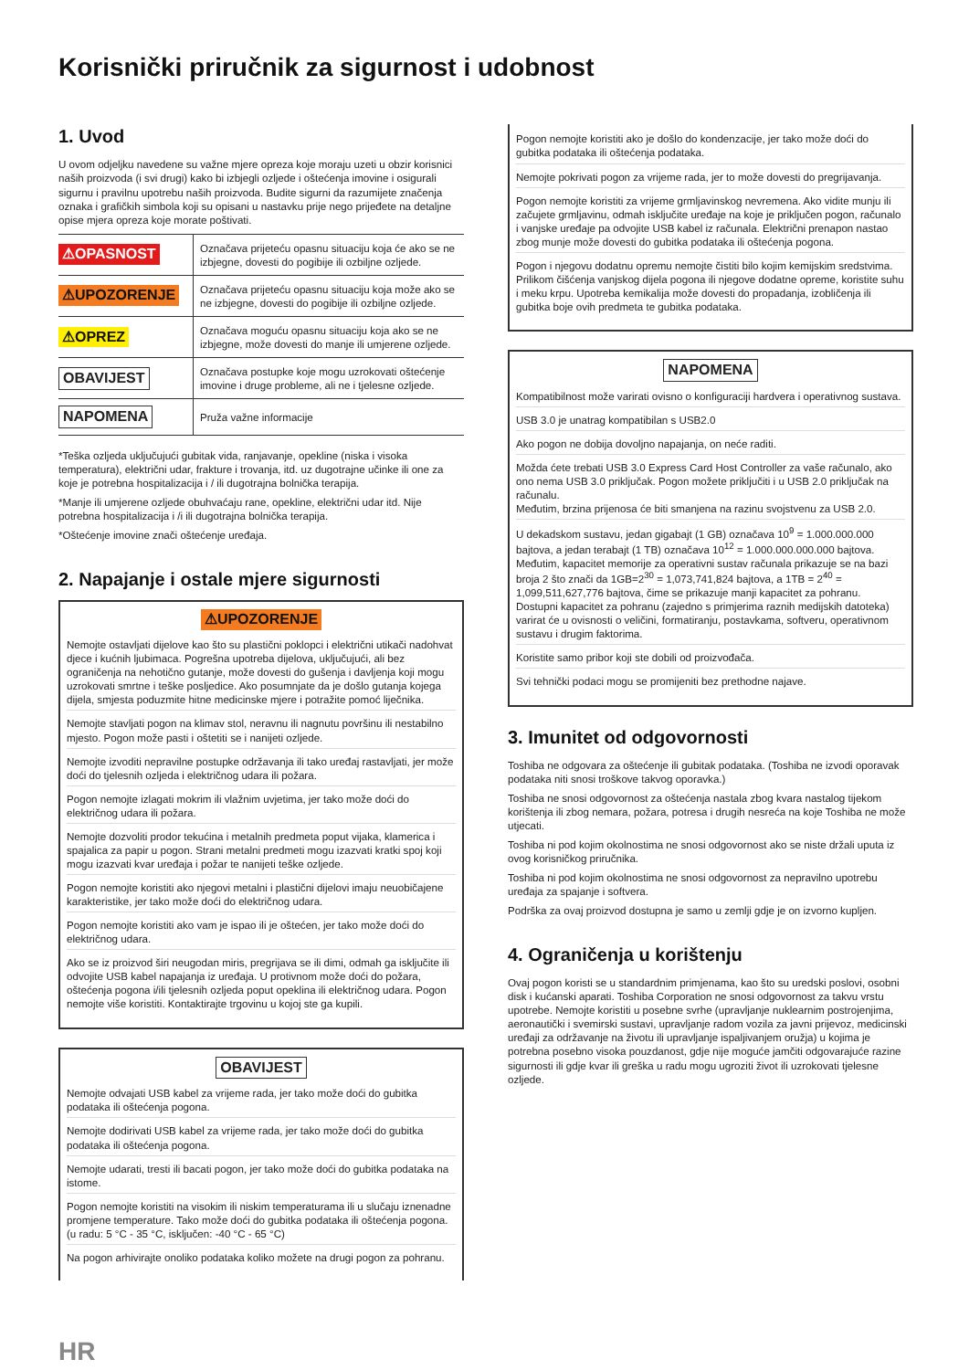Korisnički priručnik za sigurnost i udobnost
1. Uvod
U ovom odjeljku navedene su važne mjere opreza koje moraju uzeti u obzir korisnici naših proizvoda (i svi drugi) kako bi izbjegli ozljede i oštećenja imovine i osigurali sigurnu i pravilnu upotrebu naših proizvoda. Budite sigurni da razumijete značenja oznaka i grafičkih simbola koji su opisani u nastavku prije nego prijeđete na detaljne opise mjera opreza koje morate poštivati.
| ⚠OPASNOST | Označava prijeteću opasnu situaciju koja će ako se ne izbjegne, dovesti do pogibije ili ozbiljne ozljede. |
| ⚠UPOZORENJE | Označava prijeteću opasnu situaciju koja može ako se ne izbjegne, dovesti do pogibije ili ozbiljne ozljede. |
| ⚠OPREZ | Označava moguću opasnu situaciju koja ako se ne izbjegne, može dovesti do manje ili umjerene ozljede. |
| OBAVIJEST | Označava postupke koje mogu uzrokovati oštećenje imovine i druge probleme, ali ne i tjelesne ozljede. |
| NAPOMENA | Pruža važne informacije |
*Teška ozljeda uključujući gubitak vida, ranjavanje, opekline (niska i visoka temperatura), električni udar, frakture i trovanja, itd. uz dugotrajne učinke ili one za koje je potrebna hospitalizacija i / ili dugotrajna bolnička terapija.
*Manje ili umjerene ozljede obuhvaćaju rane, opekline, električni udar itd. Nije potrebna hospitalizacija i /i ili dugotrajna bolnička terapija.
*Oštećenje imovine znači oštećenje uređaja.
2. Napajanje i ostale mjere sigurnosti
⚠UPOZORENJE
Nemojte ostavljati dijelove kao što su plastični poklopci i električni utikači nadohvat djece i kućnih ljubimaca. Pogrešna upotreba dijelova, uključujući, ali bez ograničenja na nehotično gutanje, može dovesti do gušenja i davljenja koji mogu uzrokovati smrtne i teške posljedice. Ako posumnjate da je došlo gutanja kojega dijela, smjesta poduzmite hitne medicinske mjere i potražite pomoć liječnika.
Nemojte stavljati pogon na klimav stol, neravnu ili nagnutu površinu ili nestabilno mjesto. Pogon može pasti i oštetiti se i nanijeti ozljede.
Nemojte izvoditi nepravilne postupke održavanja ili tako uređaj rastavljati, jer može doći do tjelesnih ozljeda i električnog udara ili požara.
Pogon nemojte izlagati mokrim ili vlažnim uvjetima, jer tako može doći do električnog udara ili požara.
Nemojte dozvoliti prodor tekućina i metalnih predmeta poput vijaka, klamerica i spajalica za papir u pogon. Strani metalni predmeti mogu izazvati kratki spoj koji mogu izazvati kvar uređaja i požar te nanijeti teške ozljede.
Pogon nemojte koristiti ako njegovi metalni i plastični dijelovi imaju neuobičajene karakteristike, jer tako može doći do električnog udara.
Pogon nemojte koristiti ako vam je ispao ili je oštećen, jer tako može doći do električnog udara.
Ako se iz proizvod širi neugodan miris, pregrijava se ili dimi, odmah ga isključite ili odvojite USB kabel napajanja iz uređaja. U protivnom može doći do požara, oštećenja pogona i/ili tjelesnih ozljeda poput opeklina ili električnog udara. Pogon nemojte više koristiti. Kontaktirajte trgovinu u kojoj ste ga kupili.
OBAVIJEST
Nemojte odvajati USB kabel za vrijeme rada, jer tako može doći do gubitka podataka ili oštećenja pogona.
Nemojte dodirivati USB kabel za vrijeme rada, jer tako može doći do gubitka podataka ili oštećenja pogona.
Nemojte udarati, tresti ili bacati pogon, jer tako može doći do gubitka podataka na istome.
Pogon nemojte koristiti na visokim ili niskim temperaturama ili u slučaju iznenadne promjene temperature. Tako može doći do gubitka podataka ili oštećenja pogona. (u radu: 5 °C - 35 °C, isključen: -40 °C - 65 °C)
Na pogon arhivirajte onoliko podataka koliko možete na drugi pogon za pohranu.
Pogon nemojte koristiti ako je došlo do kondenzacije, jer tako može doći do gubitka podataka ili oštećenja podataka.
Nemojte pokrivati pogon za vrijeme rada, jer to može dovesti do pregrijavanja.
Pogon nemojte koristiti za vrijeme grmljavinskog nevremena. Ako vidite munju ili začujete grmljavinu, odmah isključite uređaje na koje je priključen pogon, računalo i vanjske uređaje pa odvojite USB kabel iz računala. Električni prenapon nastao zbog munje može dovesti do gubitka podataka ili oštećenja pogona.
Pogon i njegovu dodatnu opremu nemojte čistiti bilo kojim kemijskim sredstvima. Prilikom čišćenja vanjskog dijela pogona ili njegove dodatne opreme, koristite suhu i meku krpu. Upotreba kemikalija može dovesti do propadanja, izobličenja ili gubitka boje ovih predmeta te gubitka podataka.
NAPOMENA
Kompatibilnost može varirati ovisno o konfiguraciji hardvera i operativnog sustava.
USB 3.0 je unatrag kompatibilan s USB2.0
Ako pogon ne dobija dovoljno napajanja, on neće raditi.
Možda ćete trebati USB 3.0 Express Card Host Controller za vaše računalo, ako ono nema USB 3.0 priključak. Pogon možete priključiti i u USB 2.0 priključak na računalu.
Međutim, brzina prijenosa će biti smanjena na razinu svojstvenu za USB 2.0.
U dekadskom sustavu, jedan gigabajt (1 GB) označava 10<sup>9</sup> = 1.000.000.000 bajtova, a jedan terabajt (1 TB) označava 10<sup>12</sup> = 1.000.000.000.000 bajtova. Međutim, kapacitet memorije za operativni sustav računala prikazuje se na bazi broja 2 što znači da 1GB=2<sup>30</sup> = 1,073,741,824 bajtova, a 1TB = 2<sup>40</sup> = 1,099,511,627,776 bajtova, čime se prikazuje manji kapacitet za pohranu. Dostupni kapacitet za pohranu (zajedno s primjerima raznih medijskih datoteka) varirat će u ovisnosti o veličini, formatiranju, postavkama, softveru, operativnom sustavu i drugim faktorima.
Koristite samo pribor koji ste dobili od proizvođača.
Svi tehnički podaci mogu se promijeniti bez prethodne najave.
3. Imunitet od odgovornosti
Toshiba ne odgovara za oštećenje ili gubitak podataka. (Toshiba ne izvodi oporavak podataka niti snosi troškove takvog oporavka.)
Toshiba ne snosi odgovornost za oštećenja nastala zbog kvara nastalog tijekom korištenja ili zbog nemara, požara, potresa i drugih nesreća na koje Toshiba ne može utjecati.
Toshiba ni pod kojim okolnostima ne snosi odgovornost ako se niste držali uputa iz ovog korisničkog priručnika.
Toshiba ni pod kojim okolnostima ne snosi odgovornost za nepravilno upotrebu uređaja za spajanje i softvera.
Podrška za ovaj proizvod dostupna je samo u zemlji gdje je on izvorno kupljen.
4. Ograničenja u korištenju
Ovaj pogon koristi se u standardnim primjenama, kao što su uredski poslovi, osobni disk i kućanski aparati. Toshiba Corporation ne snosi odgovornost za takvu vrstu upotrebe. Nemojte koristiti u posebne svrhe (upravljanje nuklearnim postrojenjima, aeronautički i svemirski sustavi, upravljanje radom vozila za javni prijevoz, medicinski uređaji za održavanje na životu ili upravljanje ispaljivanjem oružja) u kojima je potrebna posebno visoka pouzdanost, gdje nije moguće jamčiti odgovarajuće razine sigurnosti ili gdje kvar ili greška u radu mogu ugroziti život ili uzrokovati tjelesne ozljede.
HR